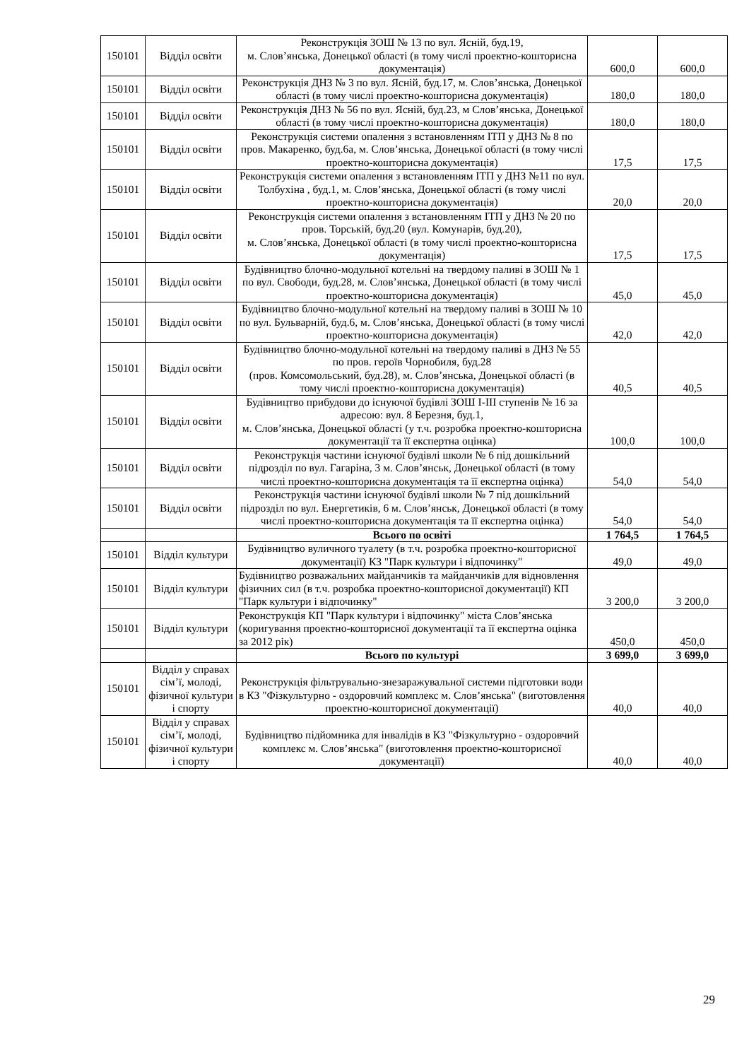| 150101 | Відділ освіти | Реконструкція ЗОШ № 13 по вул. Ясній, буд.19, м. Слов’янська, Донецької області (в тому числі проектно-кошторисна документація) | 600,0 | 600,0 |
| 150101 | Відділ освіти | Реконструкція ДНЗ № 3 по вул. Ясній, буд.17, м. Слов’янська, Донецької області (в тому числі проектно-кошторисна документація) | 180,0 | 180,0 |
| 150101 | Відділ освіти | Реконструкція ДНЗ № 56 по вул. Ясній, буд.23, м Слов’янська, Донецької області (в тому числі проектно-кошторисна документація) | 180,0 | 180,0 |
| 150101 | Відділ освіти | Реконструкція системи опалення з встановленням ІТП у ДНЗ № 8 по пров. Макаренко, буд.6а, м. Слов’янська, Донецької області (в тому числі проектно-кошторисна документація) | 17,5 | 17,5 |
| 150101 | Відділ освіти | Реконструкція системи опалення з встановленням ІТП у ДНЗ №11 по вул. Толбухіна , буд.1, м. Слов’янська, Донецької області (в тому числі проектно-кошторисна документація) | 20,0 | 20,0 |
| 150101 | Відділ освіти | Реконструкція системи опалення з встановленням ІТП у ДНЗ № 20 по пров. Торській, буд.20 (вул. Комунарів, буд.20), м. Слов’янська, Донецької області (в тому числі проектно-кошторисна документація) | 17,5 | 17,5 |
| 150101 | Відділ освіти | Будівництво блочно-модульної котельні на твердому паливі в ЗОШ № 1 по вул. Свободи, буд.28, м. Слов’янська, Донецької області (в тому числі проектно-кошторисна документація) | 45,0 | 45,0 |
| 150101 | Відділ освіти | Будівництво блочно-модульної котельні на твердому паливі в ЗОШ № 10 по вул. Бульварній, буд.6, м. Слов’янська, Донецької області (в тому числі проектно-кошторисна документація) | 42,0 | 42,0 |
| 150101 | Відділ освіти | Будівництво блочно-модульної котельні на твердому паливі в ДНЗ № 55 по пров. героїв Чорнобиля, буд.28 (пров. Комсомольський, буд.28), м. Слов’янська, Донецької області (в тому числі проектно-кошторисна документація) | 40,5 | 40,5 |
| 150101 | Відділ освіти | Будівництво прибудови до існуючої будівлі ЗОШ І-ІІІ ступенів № 16 за адресою: вул. 8 Березня, буд.1, м. Слов’янська, Донецької області (у т.ч. розробка проектно-кошторисна документації та її експертна оцінка) | 100,0 | 100,0 |
| 150101 | Відділ освіти | Реконструкція частини існуючої будівлі школи № 6 під дошкільний підрозділ по вул. Гагаріна, 3 м. Слов’янськ, Донецької області (в тому числі проектно-кошторисна документація та її експертна оцінка) | 54,0 | 54,0 |
| 150101 | Відділ освіти | Реконструкція частини існуючої будівлі школи № 7 під дошкільний підрозділ по вул. Енергетиків, 6 м. Слов’янськ, Донецької області (в тому числі проектно-кошторисна документація та її експертна оцінка) | 54,0 | 54,0 |
| | | Всього по освіті | 1 764,5 | 1 764,5 |
| 150101 | Відділ культури | Будівництво вуличного туалету (в т.ч. розробка проектно-кошторисної документації) КЗ "Парк культури і відпочинку" | 49,0 | 49,0 |
| 150101 | Відділ культури | Будівництво розважальних майданчиків та майданчиків для відновлення фізичних сил (в т.ч. розробка проектно-кошторисної документації) КП "Парк культури і відпочинку" | 3 200,0 | 3 200,0 |
| 150101 | Відділ культури | Реконструкція КП "Парк культури і відпочинку" міста Слов’янська (коригування проектно-кошторисної документації та її експертна оцінка за 2012 рік) | 450,0 | 450,0 |
| | | Всього по культурі | 3 699,0 | 3 699,0 |
| 150101 | Відділ у справах сім’ї, молоді, фізичної культури і спорту | Реконструкція фільтрувально-знезаражувальної системи підготовки води в КЗ "Фізкультурно - оздоровчий комплекс м. Слов’янська" (виготовлення проектно-кошторисної документації) | 40,0 | 40,0 |
| 150101 | Відділ у справах сім’ї, молоді, фізичної культури і спорту | Будівництво підйомника для інвалідів в КЗ "Фізкультурно - оздоровчий комплекс м. Слов’янська" (виготовлення проектно-кошторисної документації) | 40,0 | 40,0 |
29